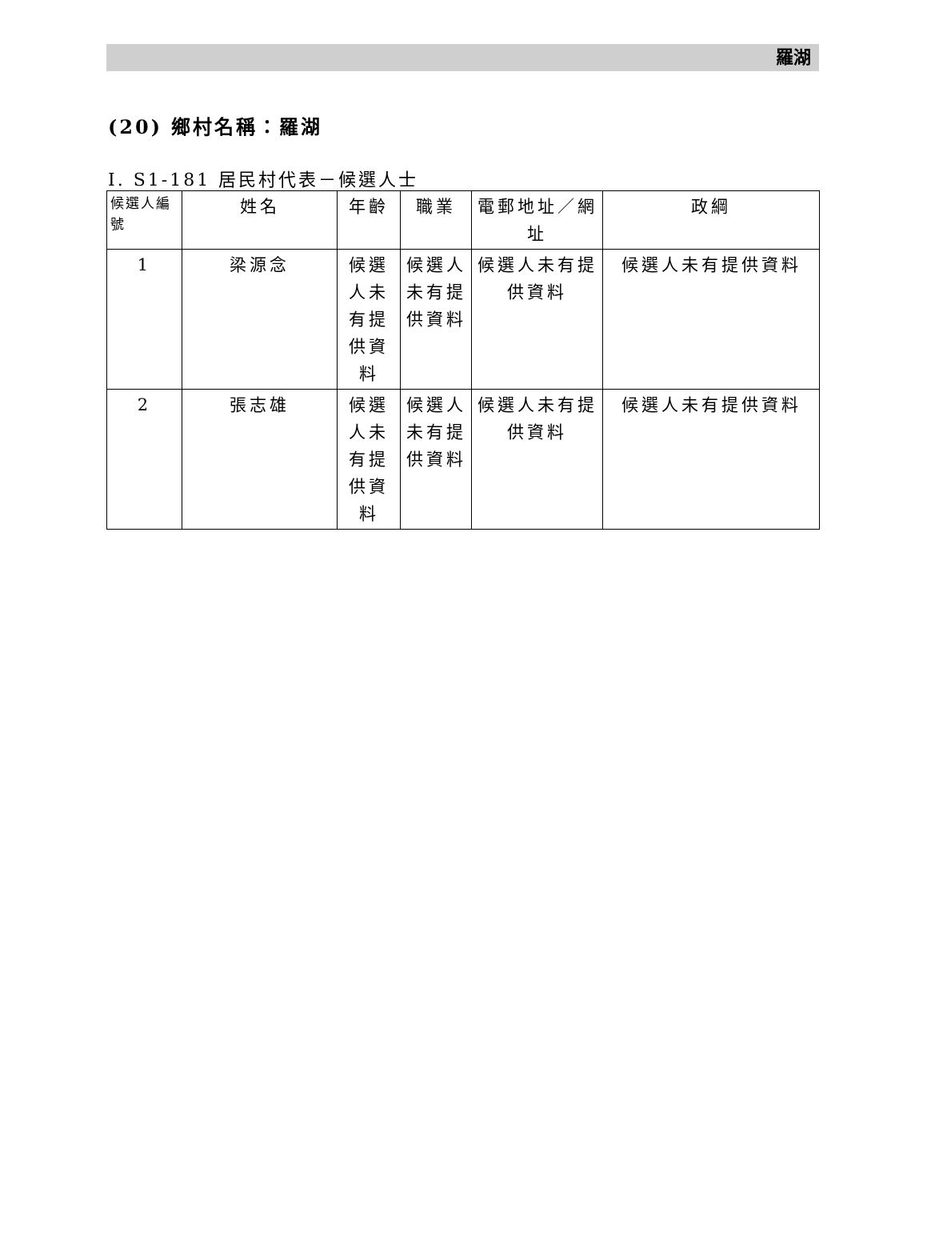羅湖
(20) 鄉村名稱：羅湖
I. S1-181 居民村代表－候選人士
| 候選人編號 | 姓名 | 年齡 | 職業 | 電郵地址／網址 | 政綱 |
| --- | --- | --- | --- | --- | --- |
| 1 | 梁源念 | 候選人未有提供資料 | 候選人未有提供資料 | 候選人未有提供資料 | 候選人未有提供資料 |
| 2 | 張志雄 | 候選人未有提供資料 | 候選人未有提供資料 | 候選人未有提供資料 | 候選人未有提供資料 |